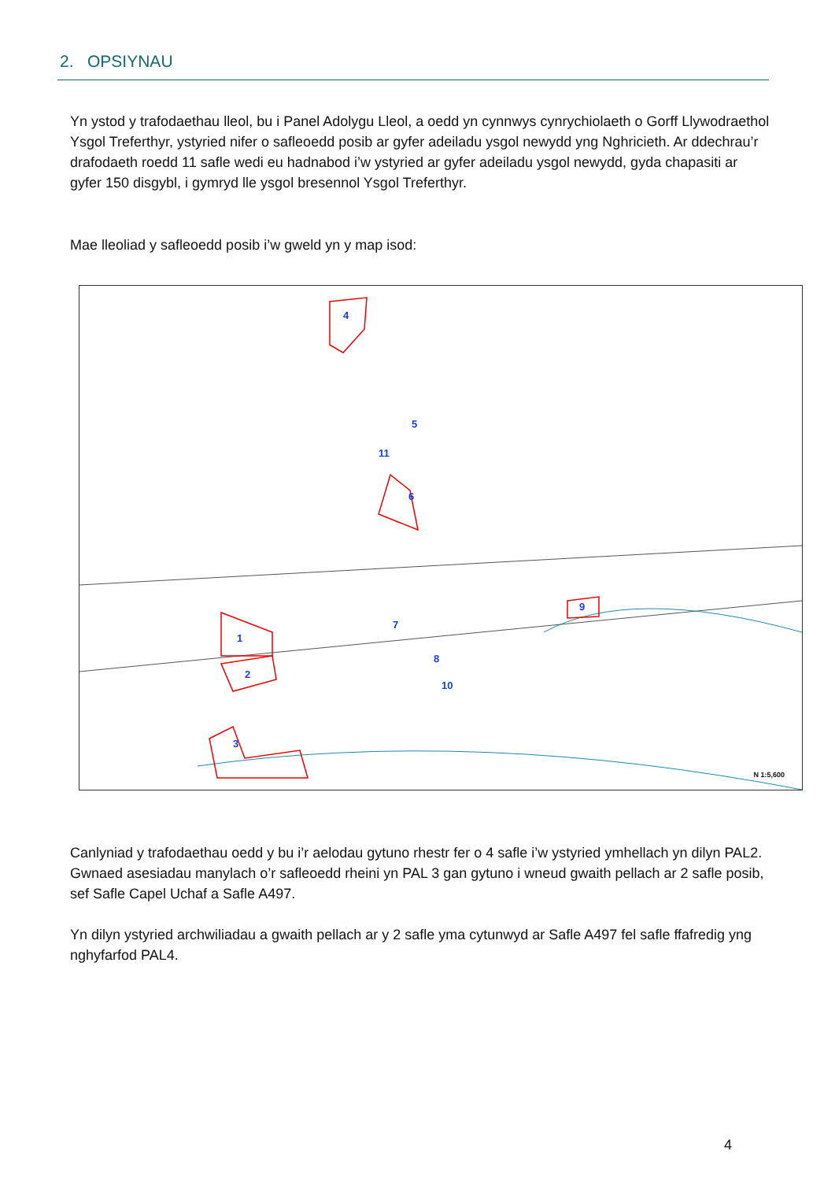2. OPSIYNAU
Yn ystod y trafodaethau lleol, bu i Panel Adolygu Lleol, a oedd yn cynnwys cynrychiolaeth o Gorff Llywodraethol Ysgol Treferthyr, ystyried nifer o safleoedd posib ar gyfer adeiladu ysgol newydd yng Nghricieth. Ar ddechrau’r drafodaeth roedd 11 safle wedi eu hadnabod i’w ystyried ar gyfer adeiladu ysgol newydd, gyda chapasiti ar gyfer 150 disgybl, i gymryd lle ysgol bresennol Ysgol Treferthyr.
Mae lleoliad y safleoedd posib i’w gweld yn y map isod:
4
5
11
6
1
2
3
7
8
10
9
N 1:5,600
Canlyniad y trafodaethau oedd y bu i’r aelodau gytuno rhestr fer o 4 safle i’w ystyried ymhellach yn dilyn PAL2. Gwnaed asesiadau manylach o’r safleoedd rheini yn PAL 3 gan gytuno i wneud gwaith pellach ar 2 safle posib, sef Safle Capel Uchaf a Safle A497.
Yn dilyn ystyried archwiliadau a gwaith pellach ar y 2 safle yma cytunwyd ar Safle A497 fel safle ffafredig yng nghyfarfod PAL4.
4